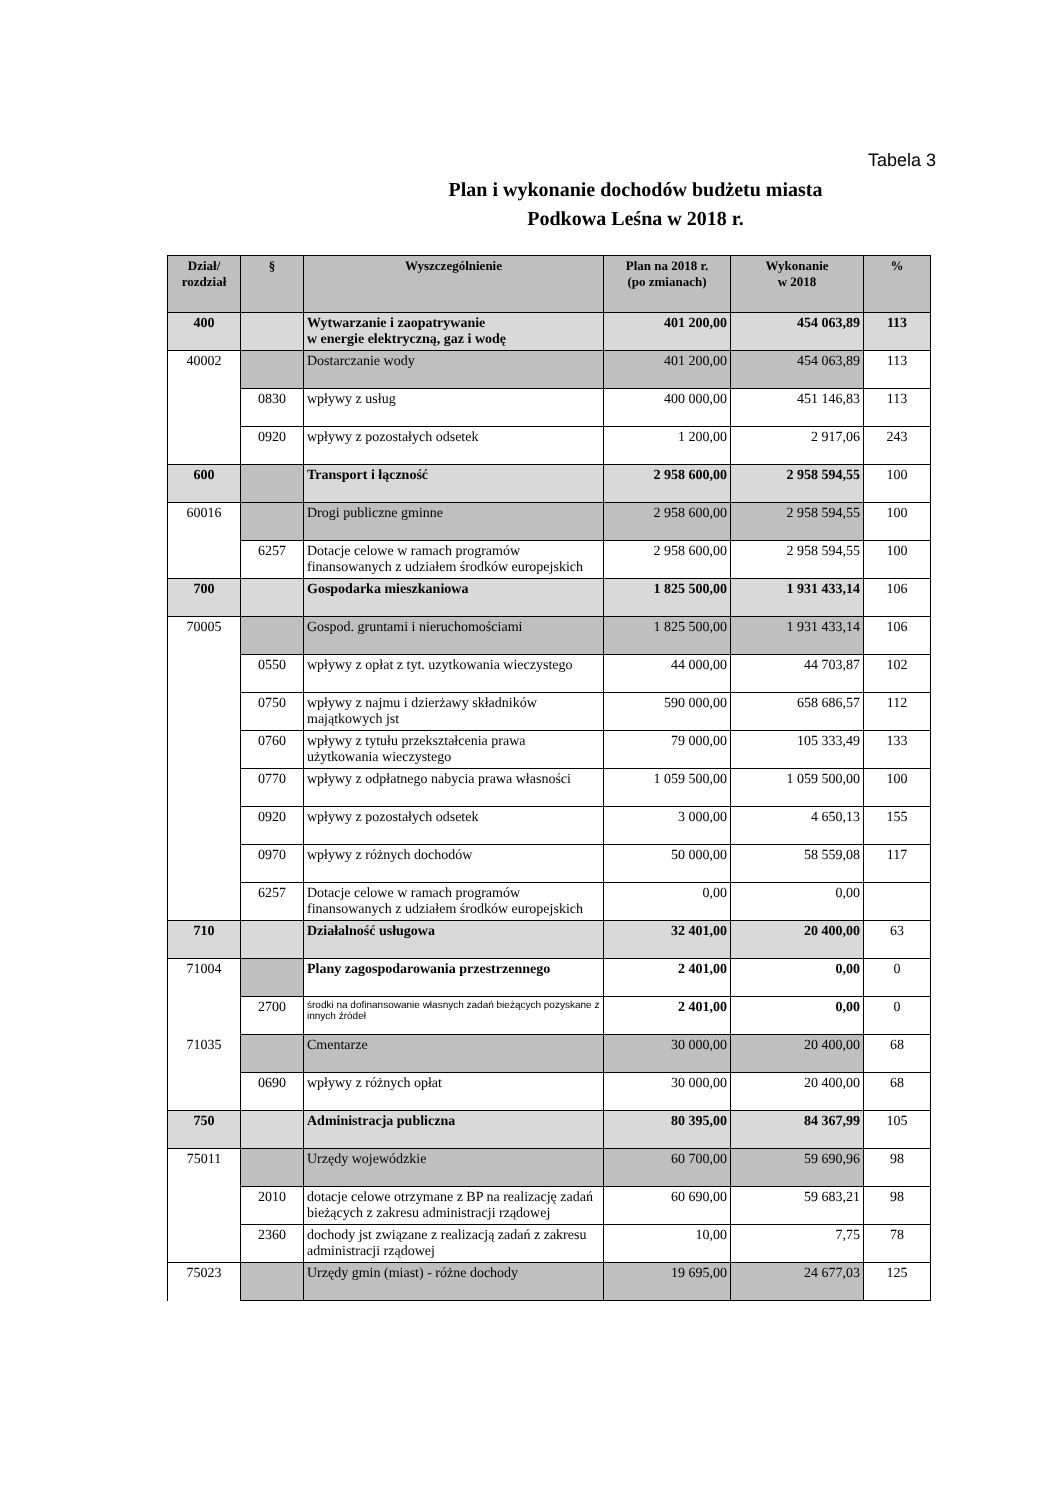Tabela 3
Plan i wykonanie dochodów budżetu miasta
Podkowa Leśna w 2018 r.
| Dział/ rozdział | § | Wyszczególnienie | Plan na 2018 r. (po zmianach) | Wykonanie w 2018 | % |
| --- | --- | --- | --- | --- | --- |
| 400 | | Wytwarzanie i zaopatrywanie w energie elektryczną, gaz i wodę | 401 200,00 | 454 063,89 | 113 |
| 40002 | | Dostarczanie wody | 401 200,00 | 454 063,89 | 113 |
| | 0830 | wpływy z usług | 400 000,00 | 451 146,83 | 113 |
| | 0920 | wpływy z pozostałych odsetek | 1 200,00 | 2 917,06 | 243 |
| 600 | | Transport i łączność | 2 958 600,00 | 2 958 594,55 | 100 |
| 60016 | | Drogi publiczne gminne | 2 958 600,00 | 2 958 594,55 | 100 |
| | 6257 | Dotacje celowe w ramach programów finansowanych z udziałem środków europejskich | 2 958 600,00 | 2 958 594,55 | 100 |
| 700 | | Gospodarka mieszkaniowa | 1 825 500,00 | 1 931 433,14 | 106 |
| 70005 | | Gospod. gruntami i nieruchomościami | 1 825 500,00 | 1 931 433,14 | 106 |
| | 0550 | wpływy z opłat z tyt. uzytkowania wieczystego | 44 000,00 | 44 703,87 | 102 |
| | 0750 | wpływy z najmu i dzierżawy składników majątkowych jst | 590 000,00 | 658 686,57 | 112 |
| | 0760 | wpływy z tytułu przekształcenia prawa użytkowania wieczystego | 79 000,00 | 105 333,49 | 133 |
| | 0770 | wpływy z odpłatnego nabycia prawa własności | 1 059 500,00 | 1 059 500,00 | 100 |
| | 0920 | wpływy z pozostałych odsetek | 3 000,00 | 4 650,13 | 155 |
| | 0970 | wpływy z różnych dochodów | 50 000,00 | 58 559,08 | 117 |
| | 6257 | Dotacje celowe w ramach programów finansowanych z udziałem środków europejskich | 0,00 | 0,00 | |
| 710 | | Działalność usługowa | 32 401,00 | 20 400,00 | 63 |
| 71004 | | Plany zagospodarowania przestrzennego | 2 401,00 | 0,00 | 0 |
| | 2700 | środki na dofinansowanie własnych zadań bieżących pozyskane z innych źródeł | 2 401,00 | 0,00 | 0 |
| 71035 | | Cmentarze | 30 000,00 | 20 400,00 | 68 |
| | 0690 | wpływy z różnych opłat | 30 000,00 | 20 400,00 | 68 |
| 750 | | Administracja publiczna | 80 395,00 | 84 367,99 | 105 |
| 75011 | | Urzędy wojewódzkie | 60 700,00 | 59 690,96 | 98 |
| | 2010 | dotacje celowe otrzymane z BP na realizację zadań bieżących z zakresu administracji rządowej | 60 690,00 | 59 683,21 | 98 |
| | 2360 | dochody jst związane z realizacją zadań z zakresu administracji rządowej | 10,00 | 7,75 | 78 |
| 75023 | | Urzędy gmin (miast) - różne dochody | 19 695,00 | 24 677,03 | 125 |